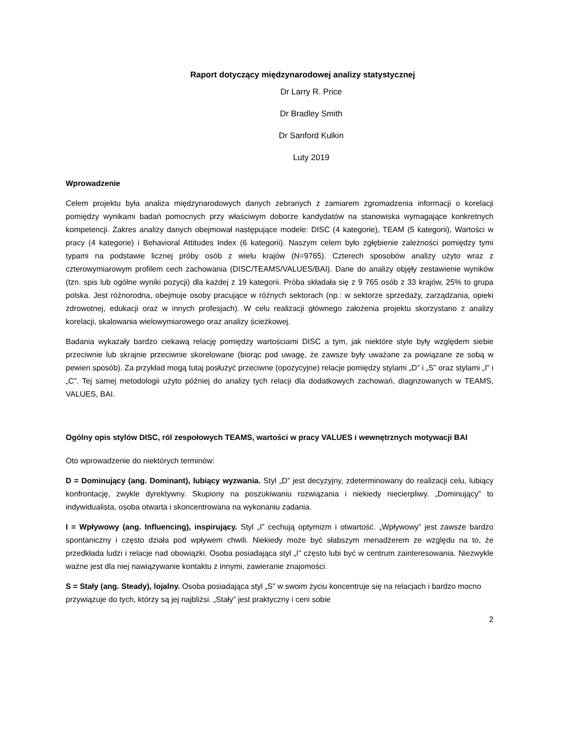Raport dotyczący międzynarodowej analizy statystycznej
Dr Larry R. Price
Dr Bradley Smith
Dr Sanford Kulkin
Luty 2019
Wprowadzenie
Celem projektu była analiza międzynarodowych danych zebranych z zamiarem zgromadzenia informacji o korelacji pomiędzy wynikami badań pomocnych przy właściwym doborze kandydatów na stanowiska wymagające konkretnych kompetencji. Zakres analizy danych obejmował następujące modele: DISC (4 kategorie), TEAM (5 kategorii), Wartości w pracy (4 kategorie) i Behavioral Attitudes Index (6 kategorii). Naszym celem było zgłębienie zależności pomiędzy tymi typami na podstawie licznej próby osób z wielu krajów (N=9765). Czterech sposobów analizy użyto wraz z czterowymiarowym profilem cech zachowania (DISC/TEAMS/VALUES/BAI). Dane do analizy objęły zestawienie wyników (tzn. spis lub ogólne wyniki pozycji) dla każdej z 19 kategorii. Próba składała się z 9 765 osób z 33 krajów, 25% to grupa polska. Jest różnorodna, obejmuje osoby pracujące w różnych sektorach (np.: w sektorze sprzedaży, zarządzania, opieki zdrowotnej, edukacji oraz w innych profesjach). W celu realizacji głównego założenia projektu skorzystano z analizy korelacji, skalowania wielowymiarowego oraz analizy ścieżkowej.
Badania wykazały bardzo ciekawą relację pomiędzy wartościami DISC a tym, jak niektóre style były względem siebie przeciwnie lub skrajnie przeciwnie skorelowane (biorąc pod uwagę, że zawsze były uważane za powiązane ze sobą w pewien sposób). Za przykład mogą tutaj posłużyć przeciwne (opozycyjne) relacje pomiędzy stylami „D” i „S” oraz stylami „I” i „C”. Tej samej metodologii użyto później do analizy tych relacji dla dodatkowych zachowań, diagnzowanych w TEAMS, VALUES, BAI.
Ogólny opis stylów DISC, ról zespołowych TEAMS, wartości w pracy VALUES i wewnętrznych motywacji BAI
Oto wprowadzenie do niektórych terminów:
D = Dominujący (ang. Dominant), lubiący wyzwania. Styl „D” jest decyzyjny, zdeterminowany do realizacji celu, lubiący konfrontację, zwykle dyrektywny. Skupiony na poszukiwaniu rozwiązania i niekiedy niecierpliwy. „Dominujący” to indywidualista, osoba otwarta i skoncentrowana na wykonaniu zadania.
I = Wpływowy (ang. Influencing), inspirujący. Styl „I” cechują optymizm i otwartość. „Wpływowy” jest zawsze bardzo spontaniczny i często działa pod wpływem chwili. Niekiedy może być słabszym menadżerem ze względu na to, że przedkłada ludzi i relacje nad obowiązki. Osoba posiadająca styl „I” często lubi być w centrum zainteresowania. Niezwykle ważne jest dla niej nawiązywanie kontaktu z innymi, zawieranie znajomości.
S = Stały (ang. Steady), lojalny. Osoba posiadająca styl „S” w swoim życiu koncentruje się na relacjach i bardzo mocno przywiązuje do tych, którzy są jej najbliżsi. „Stały” jest praktyczny i ceni sobie
2